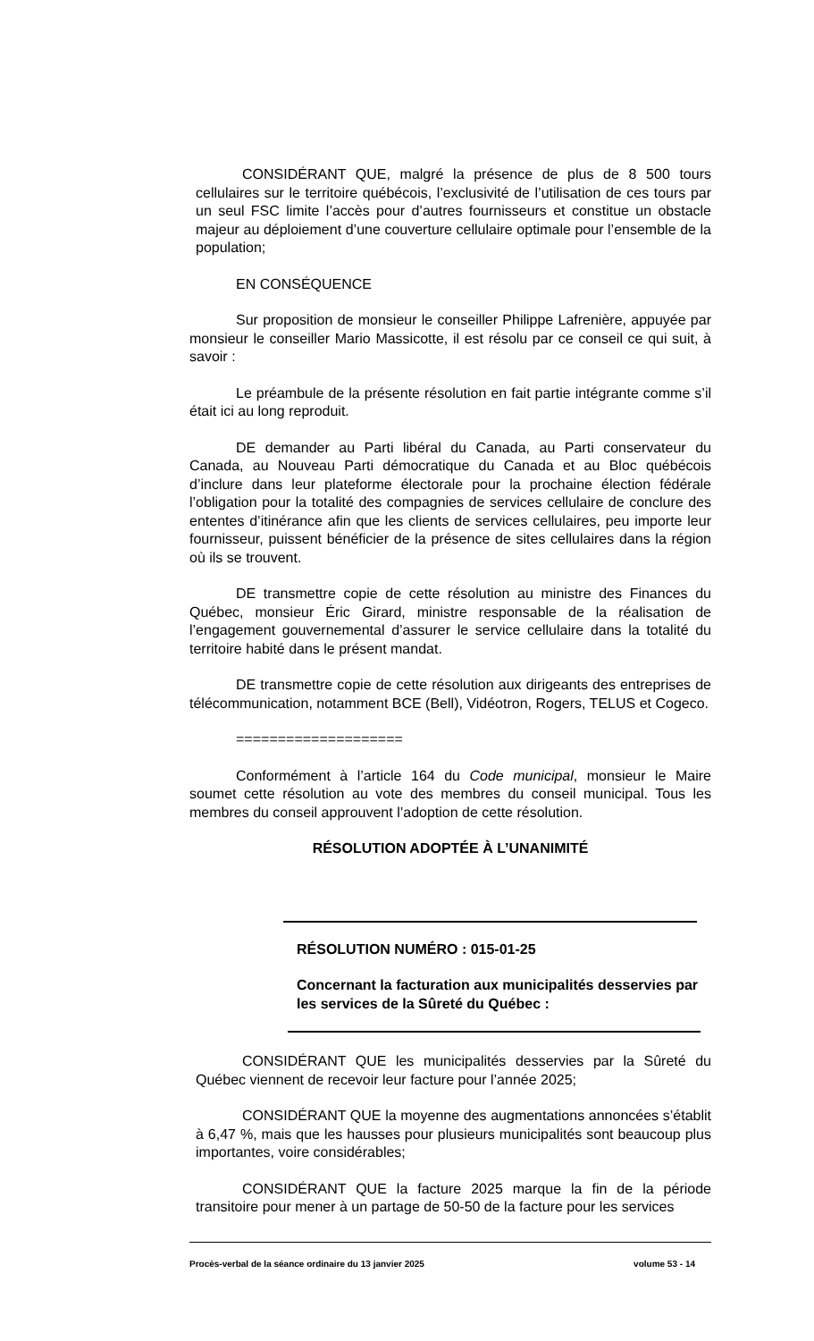CONSIDÉRANT QUE, malgré la présence de plus de 8 500 tours cellulaires sur le territoire québécois, l’exclusivité de l’utilisation de ces tours par un seul FSC limite l’accès pour d’autres fournisseurs et constitue un obstacle majeur au déploiement d’une couverture cellulaire optimale pour l’ensemble de la population;
EN CONSÉQUENCE
Sur proposition de monsieur le conseiller Philippe Lafrenière, appuyée par monsieur le conseiller Mario Massicotte, il est résolu par ce conseil ce qui suit, à savoir :
Le préambule de la présente résolution en fait partie intégrante comme s’il était ici au long reproduit.
DE demander au Parti libéral du Canada, au Parti conservateur du Canada, au Nouveau Parti démocratique du Canada et au Bloc québécois d’inclure dans leur plateforme électorale pour la prochaine élection fédérale l’obligation pour la totalité des compagnies de services cellulaire de conclure des ententes d’itinérance afin que les clients de services cellulaires, peu importe leur fournisseur, puissent bénéficier de la présence de sites cellulaires dans la région où ils se trouvent.
DE transmettre copie de cette résolution au ministre des Finances du Québec, monsieur Éric Girard, ministre responsable de la réalisation de l’engagement gouvernemental d’assurer le service cellulaire dans la totalité du territoire habité dans le présent mandat.
DE transmettre copie de cette résolution aux dirigeants des entreprises de télécommunication, notamment BCE (Bell), Vidéotron, Rogers, TELUS et Cogeco.
====================
Conformément à l’article 164 du Code municipal, monsieur le Maire soumet cette résolution au vote des membres du conseil municipal. Tous les membres du conseil approuvent l’adoption de cette résolution.
RÉSOLUTION ADOPTÉE À L’UNANIMITÉ
RÉSOLUTION NUMÉRO : 015-01-25
Concernant la facturation aux municipalités desservies par les services de la Sûreté du Québec :
CONSIDÉRANT QUE les municipalités desservies par la Sûreté du Québec viennent de recevoir leur facture pour l’année 2025;
CONSIDÉRANT QUE la moyenne des augmentations annoncées s’établit à 6,47 %, mais que les hausses pour plusieurs municipalités sont beaucoup plus importantes, voire considérables;
CONSIDÉRANT QUE la facture 2025 marque la fin de la période transitoire pour mener à un partage de 50-50 de la facture pour les services
Procès-verbal de la séance ordinaire du 13 janvier 2025 volume 53 - 14